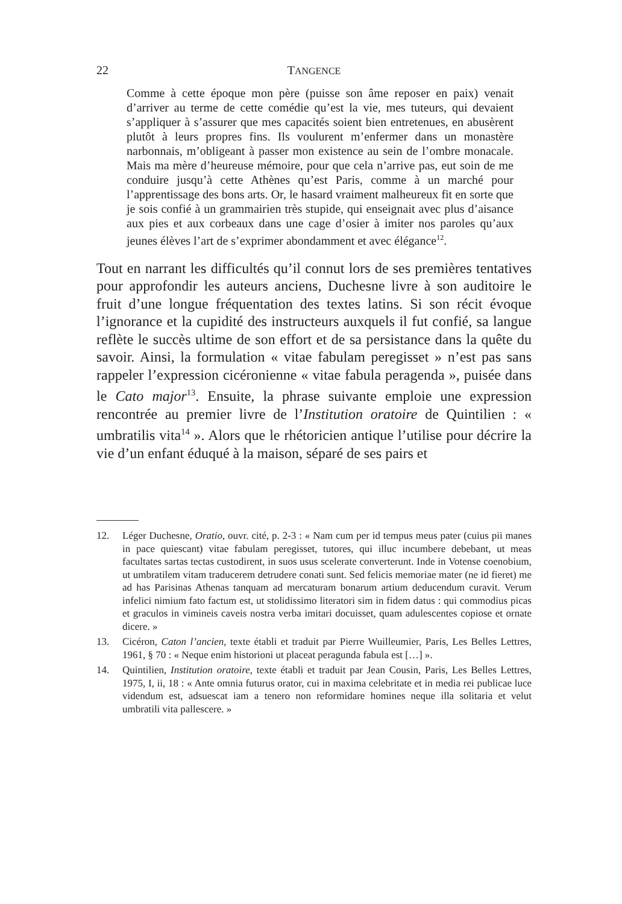22 TANGENCE
Comme à cette époque mon père (puisse son âme reposer en paix) venait d’arriver au terme de cette comédie qu’est la vie, mes tuteurs, qui devaient s’appliquer à s’assurer que mes capacités soient bien entretenues, en abusèrent plutôt à leurs propres fins. Ils voulurent m’enfermer dans un monastère narbonnais, m’obligeant à passer mon existence au sein de l’ombre monacale. Mais ma mère d’heureuse mémoire, pour que cela n’arrive pas, eut soin de me conduire jusqu’à cette Athènes qu’est Paris, comme à un marché pour l’apprentissage des bons arts. Or, le hasard vraiment malheureux fit en sorte que je sois confié à un grammairien très stupide, qui enseignait avec plus d’aisance aux pies et aux corbeaux dans une cage d’osier à imiter nos paroles qu’aux jeunes élèves l’art de s’exprimer abondamment et avec élégance<sup>12</sup>.
Tout en narrant les difficultés qu’il connut lors de ses premières tentatives pour approfondir les auteurs anciens, Duchesne livre à son auditoire le fruit d’une longue fréquentation des textes latins. Si son récit évoque l’ignorance et la cupidité des instructeurs auxquels il fut confié, sa langue reflète le succès ultime de son effort et de sa persistance dans la quête du savoir. Ainsi, la formulation « vitae fabulam peregisset » n’est pas sans rappeler l’expression cicéronienne « vitae fabula peragenda », puisée dans le Cato major<sup>13</sup>. Ensuite, la phrase suivante emploie une expression rencontrée au premier livre de l’Institution oratoire de Quintilien : « umbratilis vita<sup>14</sup> ». Alors que le rhétoricien antique l’utilise pour décrire la vie d’un enfant éduqué à la maison, séparé de ses pairs et
12. Léger Duchesne, Oratio, ouvr. cité, p. 2-3 : « Nam cum per id tempus meus pater (cuius pii manes in pace quiescant) vitae fabulam peregisset, tutores, qui illuc incumbere debebant, ut meas facultates sartas tectas custodirent, in suos usus scelerate converterunt. Inde in Votense coenobium, ut umbratilem vitam traducerem detrudere conati sunt. Sed felicis memoriae mater (ne id fieret) me ad has Parisinas Athenas tanquam ad mercaturam bonarum artium deducendum curavit. Verum infelici nimium fato factum est, ut stolidissimo literatori sim in fidem datus : qui commodius picas et graculos in vimineis caveis nostra verba imitari docuisset, quam adulescentes copiose et ornate dicere. »
13. Cicéron, Caton l’ancien, texte établi et traduit par Pierre Wuilleumier, Paris, Les Belles Lettres, 1961, § 70 : « Neque enim historioni ut placeat peragunda fabula est […] ».
14. Quintilien, Institution oratoire, texte établi et traduit par Jean Cousin, Paris, Les Belles Lettres, 1975, I, ii, 18 : « Ante omnia futurus orator, cui in maxima celebritate et in media rei publicae luce videndum est, adsuescat iam a tenero non reformidare homines neque illa solitaria et velut umbratili vita pallescere. »